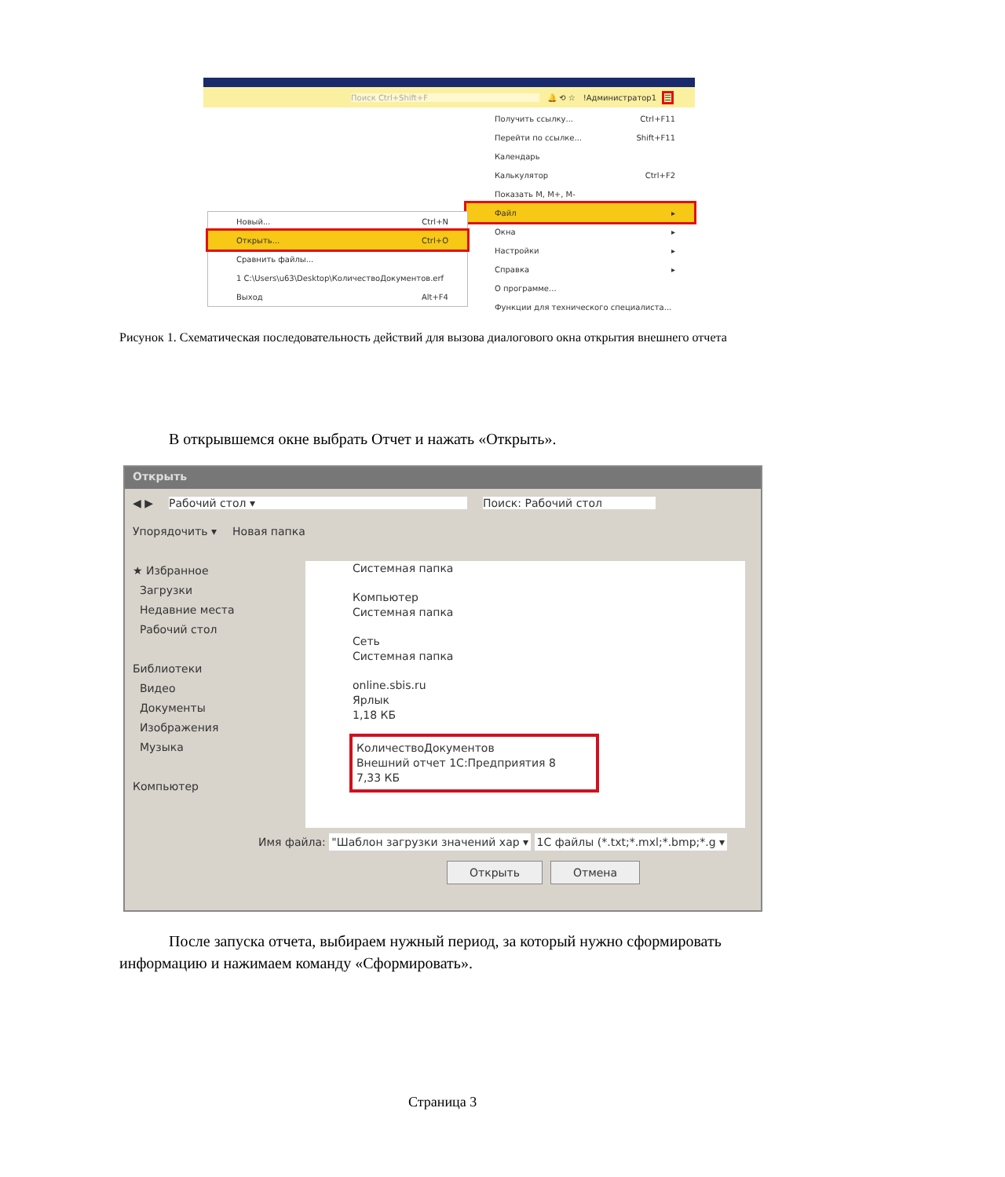Поиск Ctrl+Shift+F 🔔 ⟲ ☆!Администратор1 ☰
Получить ссылку... Ctrl+F11
Перейти по ссылке... Shift+F11
Календарь
Калькулятор Ctrl+F2
Показать M, M+, M-
Файл ▸
Окна ▸
Настройки ▸
Справка ▸
О программе...
Функции для технического специалиста...
Новый... Ctrl+N
Открыть... Ctrl+O
Сравнить файлы...
1 C:\Users\u63\Desktop\КоличествоДокументов.erf
Выход Alt+F4
Рисунок 1. Схематическая последовательность действий для вызова диалогового окна открытия внешнего отчета
В открывшемся окне выбрать Отчет и нажать «Открыть».
Открыть
◀ ▶ Рабочий стол ▾ Поиск: Рабочий стол
Упорядочить ▾ Новая папка
★ Избранное
Загрузки
Недавние места
Рабочий стол
Библиотеки
Видео
Документы
Изображения
Музыка
Компьютер
Системная папка
Компьютер
Системная папка
Сеть
Системная папка
online.sbis.ru
Ярлык
1,18 КБ
КоличествоДокументов
Внешний отчет 1С:Предприятия 8
7,33 КБ
Имя файла: "Шаблон загрузки значений хар ▾ 1С файлы (*.txt;*.mxl;*.bmp;*.g ▾
Открыть Отмена
После запуска отчета, выбираем нужный период, за который нужно сформировать информацию и нажимаем команду «Сформировать».
Страница 3